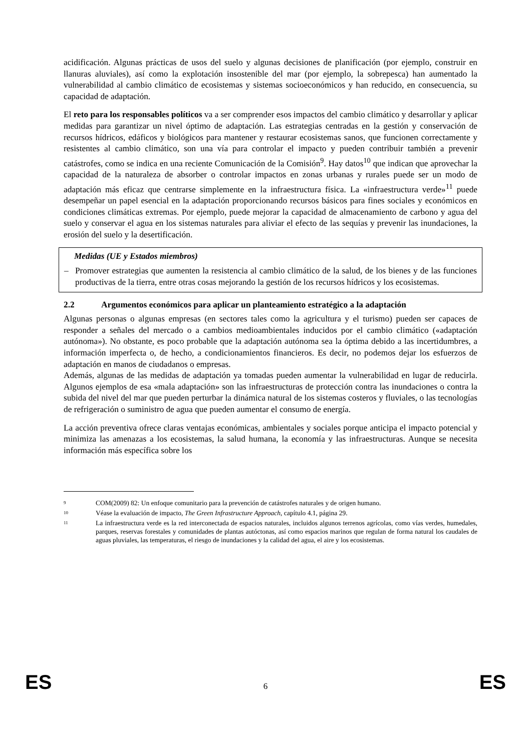acidificación. Algunas prácticas de usos del suelo y algunas decisiones de planificación (por ejemplo, construir en llanuras aluviales), así como la explotación insostenible del mar (por ejemplo, la sobrepesca) han aumentado la vulnerabilidad al cambio climático de ecosistemas y sistemas socioeconómicos y han reducido, en consecuencia, su capacidad de adaptación.
El reto para los responsables políticos va a ser comprender esos impactos del cambio climático y desarrollar y aplicar medidas para garantizar un nivel óptimo de adaptación. Las estrategias centradas en la gestión y conservación de recursos hídricos, edáficos y biológicos para mantener y restaurar ecosistemas sanos, que funcionen correctamente y resistentes al cambio climático, son una vía para controlar el impacto y pueden contribuir también a prevenir catástrofes, como se indica en una reciente Comunicación de la Comisión<sup>9</sup>. Hay datos<sup>10</sup> que indican que aprovechar la capacidad de la naturaleza de absorber o controlar impactos en zonas urbanas y rurales puede ser un modo de adaptación más eficaz que centrarse simplemente en la infraestructura física. La «infraestructura verde»<sup>11</sup> puede desempeñar un papel esencial en la adaptación proporcionando recursos básicos para fines sociales y económicos en condiciones climáticas extremas. Por ejemplo, puede mejorar la capacidad de almacenamiento de carbono y agua del suelo y conservar el agua en los sistemas naturales para aliviar el efecto de las sequías y prevenir las inundaciones, la erosión del suelo y la desertificación.
Medidas (UE y Estados miembros)
– Promover estrategias que aumenten la resistencia al cambio climático de la salud, de los bienes y de las funciones productivas de la tierra, entre otras cosas mejorando la gestión de los recursos hídricos y los ecosistemas.
2.2 Argumentos económicos para aplicar un planteamiento estratégico a la adaptación
Algunas personas o algunas empresas (en sectores tales como la agricultura y el turismo) pueden ser capaces de responder a señales del mercado o a cambios medioambientales inducidos por el cambio climático («adaptación autónoma»). No obstante, es poco probable que la adaptación autónoma sea la óptima debido a las incertidumbres, a información imperfecta o, de hecho, a condicionamientos financieros. Es decir, no podemos dejar los esfuerzos de adaptación en manos de ciudadanos o empresas.
Además, algunas de las medidas de adaptación ya tomadas pueden aumentar la vulnerabilidad en lugar de reducirla. Algunos ejemplos de esa «mala adaptación» son las infraestructuras de protección contra las inundaciones o contra la subida del nivel del mar que pueden perturbar la dinámica natural de los sistemas costeros y fluviales, o las tecnologías de refrigeración o suministro de agua que pueden aumentar el consumo de energía.
La acción preventiva ofrece claras ventajas económicas, ambientales y sociales porque anticipa el impacto potencial y minimiza las amenazas a los ecosistemas, la salud humana, la economía y las infraestructuras. Aunque se necesita información más específica sobre los
9 COM(2009) 82: Un enfoque comunitario para la prevención de catástrofes naturales y de origen humano.
10 Véase la evaluación de impacto, The Green Infrastructure Approach, capítulo 4.1, página 29.
11 La infraestructura verde es la red interconectada de espacios naturales, incluidos algunos terrenos agrícolas, como vías verdes, humedales, parques, reservas forestales y comunidades de plantas autóctonas, así como espacios marinos que regulan de forma natural los caudales de aguas pluviales, las temperaturas, el riesgo de inundaciones y la calidad del agua, el aire y los ecosistemas.
ES 6 ES